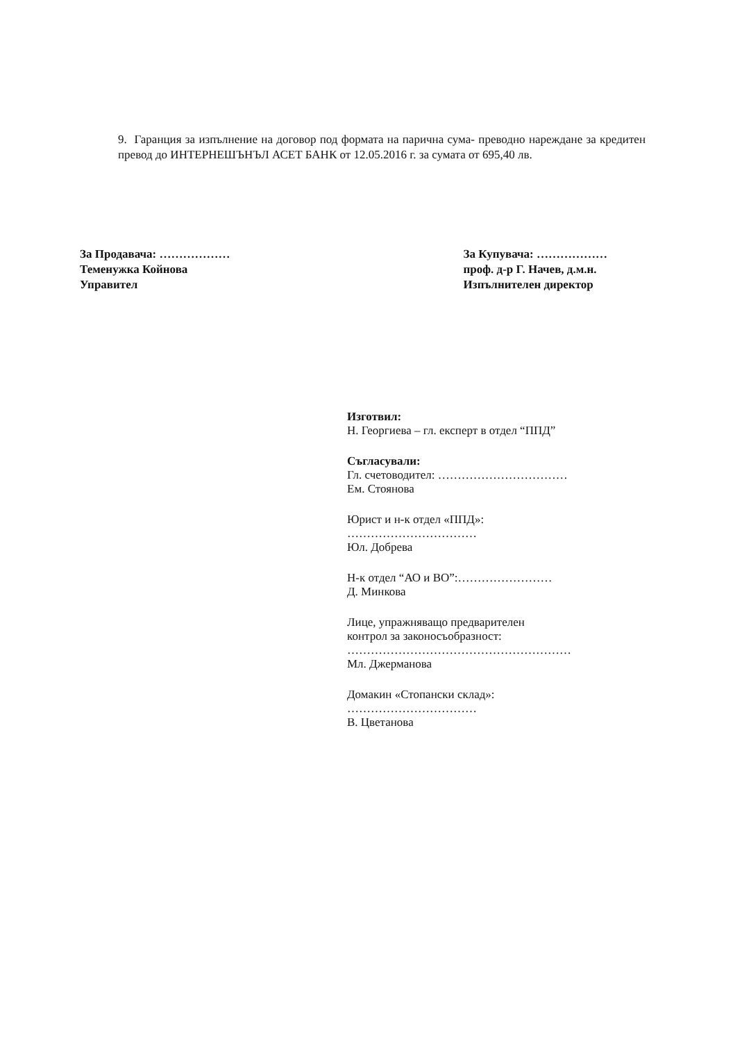9. Гаранция за изпълнение на договор под формата на парична сума- преводно нареждане за кредитен превод до ИНТЕРНЕШЪНЪЛ АСЕТ БАНК от 12.05.2016 г. за сумата от 695,40 лв.
За Продавача: ………………
Теменужка Койнова
Управител
За Купувача: ………………
проф. д-р Г. Начев, д.м.н.
Изпълнителен директор
Изготвил:
Н. Георгиева – гл. експерт в отдел “ППД”
Съгласували:
Гл. счетоводител: ……………………………
Ем. Стоянова
Юрист и н-к отдел «ППД»:
……………………………
Юл. Добрева
Н-к отдел “АО и ВО”:……………………
Д. Минкова
Лице, упражняващо предварителен
контрол за законосъобразност:
…………………………………………………
Мл. Джерманова
Домакин «Стопански склад»:
……………………………
В. Цветанова